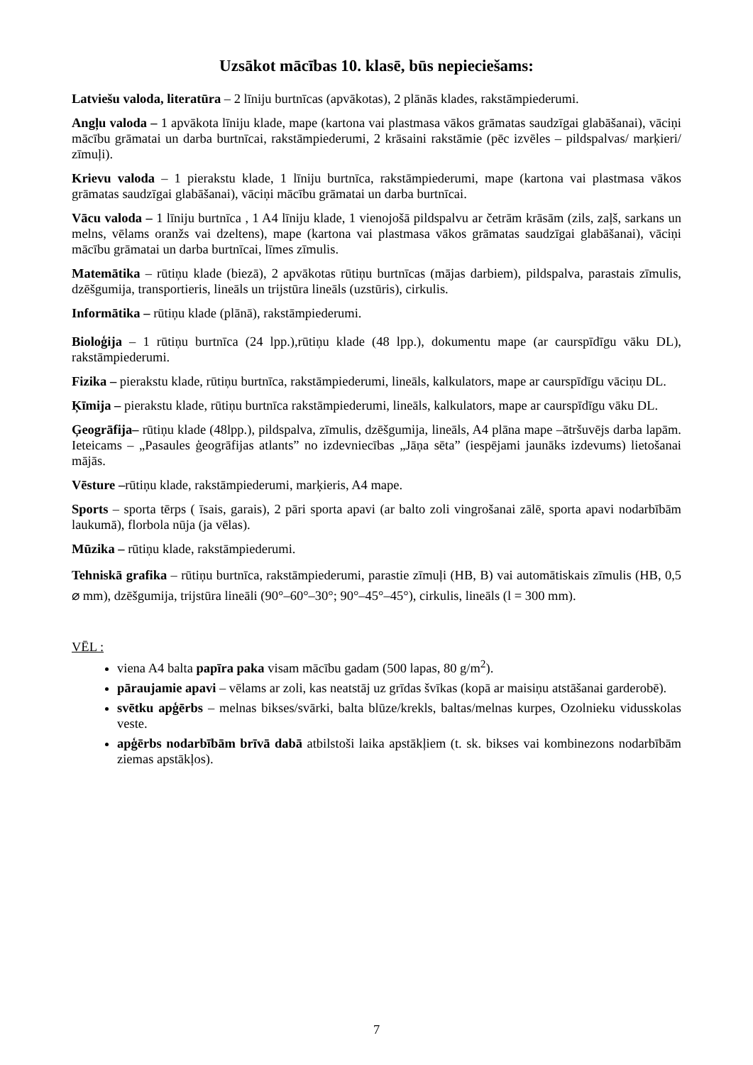Uzsākot mācības 10. klasē, būs nepieciešams:
Latviešu valoda, literatūra – 2 līniju burtnīcas (apvākotas), 2 plānās klades, rakstāmpiederumi.
Angļu valoda – 1 apvākota līniju klade, mape (kartona vai plastmasa vākos grāmatas saudzīgai glabāšanai), vāciņi mācību grāmatai un darba burtnīcai, rakstāmpiederumi, 2 krāsaini rakstāmie (pēc izvēles – pildspalvas/ marķieri/ zīmuļi).
Krievu valoda – 1 pierakstu klade, 1 līniju burtnīca, rakstāmpiederumi, mape (kartona vai plastmasa vākos grāmatas saudzīgai glabāšanai), vāciņi mācību grāmatai un darba burtnīcai.
Vācu valoda – 1 līniju burtnīca , 1 A4 līniju klade, 1 vienojošā pildspalvu ar četrām krāsām (zils, zaļš, sarkans un melns, vēlams oranžs vai dzeltens), mape (kartona vai plastmasa vākos grāmatas saudzīgai glabāšanai), vāciņi mācību grāmatai un darba burtnīcai, līmes zīmulis.
Matemātika – rūtiņu klade (biezā), 2 apvākotas rūtiņu burtnīcas (mājas darbiem), pildspalva, parastais zīmulis, dzēšgumija, transportieris, lineāls un trijstūra lineāls (uzstūris), cirkulis.
Informātika – rūtiņu klade (plānā), rakstāmpiederumi.
Bioloģija – 1 rūtiņu burtnīca (24 lpp.),rūtiņu klade (48 lpp.), dokumentu mape (ar caurspīdīgu vāku DL), rakstāmpiederumi.
Fizika – pierakstu klade, rūtiņu burtnīca, rakstāmpiederumi, lineāls, kalkulators, mape ar caurspīdīgu vāciņu DL.
Ķīmija – pierakstu klade, rūtiņu burtnīca rakstāmpiederumi, lineāls, kalkulators, mape ar caurspīdīgu vāku DL.
Ģeogrāfija– rūtiņu klade (48lpp.), pildspalva, zīmulis, dzēšgumija, lineāls, A4 plāna mape –ātršuvējs darba lapām. Ieteicams – „Pasaules ģeogrāfijas atlants” no izdevniecības „Jāņa sēta” (iespējami jaunāks izdevums) lietošanai mājās.
Vēsture –rūtiņu klade, rakstāmpiederumi, marķieris, A4 mape.
Sports – sporta tērps ( īsais, garais), 2 pāri sporta apavi (ar balto zoli vingrošanai zālē, sporta apavi nodarbībām laukumā), florbola nūja (ja vēlas).
Mūzika – rūtiņu klade, rakstāmpiederumi.
Tehniskā grafika – rūtiņu burtnīca, rakstāmpiederumi, parastie zīmuļi (HB, B) vai automātiskais zīmulis (HB, 0,5 ⌀ mm), dzēšgumija, trijstūra lineāli (90°–60°–30°; 90°–45°–45°), cirkulis, lineāls (l = 300 mm).
VĒL :
viena A4 balta papīra paka visam mācību gadam (500 lapas, 80 g/m<sup>2</sup>).
pāraujamie apavi – vēlams ar zoli, kas neatstāj uz grīdas švīkas (kopā ar maisiņu atstāšanai garderobē).
svētku apģērbs – melnas bikses/svārki, balta blūze/krekls, baltas/melnas kurpes, Ozolnieku vidusskolas veste.
apģērbs nodarbībām brīvā dabā atbilstoši laika apstākļiem (t. sk. bikses vai kombinezons nodarbībām ziemas apstākļos).
7